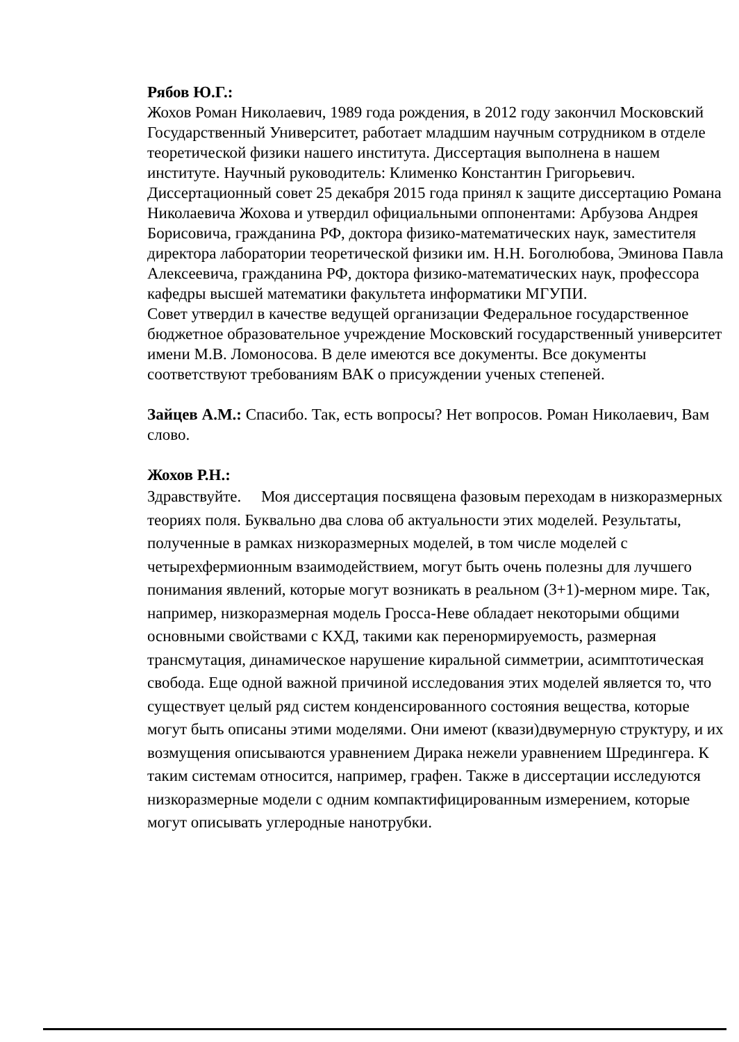Рябов Ю.Г.:
Жохов Роман Николаевич, 1989 года рождения, в 2012 году закончил Московский Государственный Университет, работает младшим научным сотрудником в отделе теоретической физики нашего института. Диссертация выполнена в нашем институте. Научный руководитель: Клименко Константин Григорьевич.
Диссертационный совет 25 декабря 2015 года принял к защите диссертацию Романа Николаевича Жохова и утвердил официальными оппонентами: Арбузова Андрея Борисовича, гражданина РФ, доктора физико-математических наук, заместителя директора лаборатории теоретической физики им. Н.Н. Боголюбова, Эминова Павла Алексеевича, гражданина РФ, доктора физико-математических наук, профессора кафедры высшей математики факультета информатики МГУПИ.
Совет утвердил в качестве ведущей организации Федеральное государственное бюджетное образовательное учреждение Московский государственный университет имени М.В. Ломоносова. В деле имеются все документы. Все документы соответствуют требованиям ВАК о присуждении ученых степеней.
Зайцев А.М.: Спасибо. Так, есть вопросы? Нет вопросов. Роман Николаевич, Вам слово.
Жохов Р.Н.:
Здравствуйте. Моя диссертация посвящена фазовым переходам в низкоразмерных теориях поля. Буквально два слова об актуальности этих моделей. Результаты, полученные в рамках низкоразмерных моделей, в том числе моделей с четырехфермионным взаимодействием, могут быть очень полезны для лучшего понимания явлений, которые могут возникать в реальном (3+1)-мерном мире. Так, например, низкоразмерная модель Гросса-Неве обладает некоторыми общими основными свойствами с КХД, такими как перенормируемость, размерная трансмутация, динамическое нарушение киральной симметрии, асимптотическая свобода. Еще одной важной причиной исследования этих моделей является то, что существует целый ряд систем конденсированного состояния вещества, которые могут быть описаны этими моделями. Они имеют (квази)двумерную структуру, и их возмущения описываются уравнением Дирака нежели уравнением Шредингера. К таким системам относится, например, графен. Также в диссертации исследуются низкоразмерные модели с одним компактифицированным измерением, которые могут описывать углеродные нанотрубки.